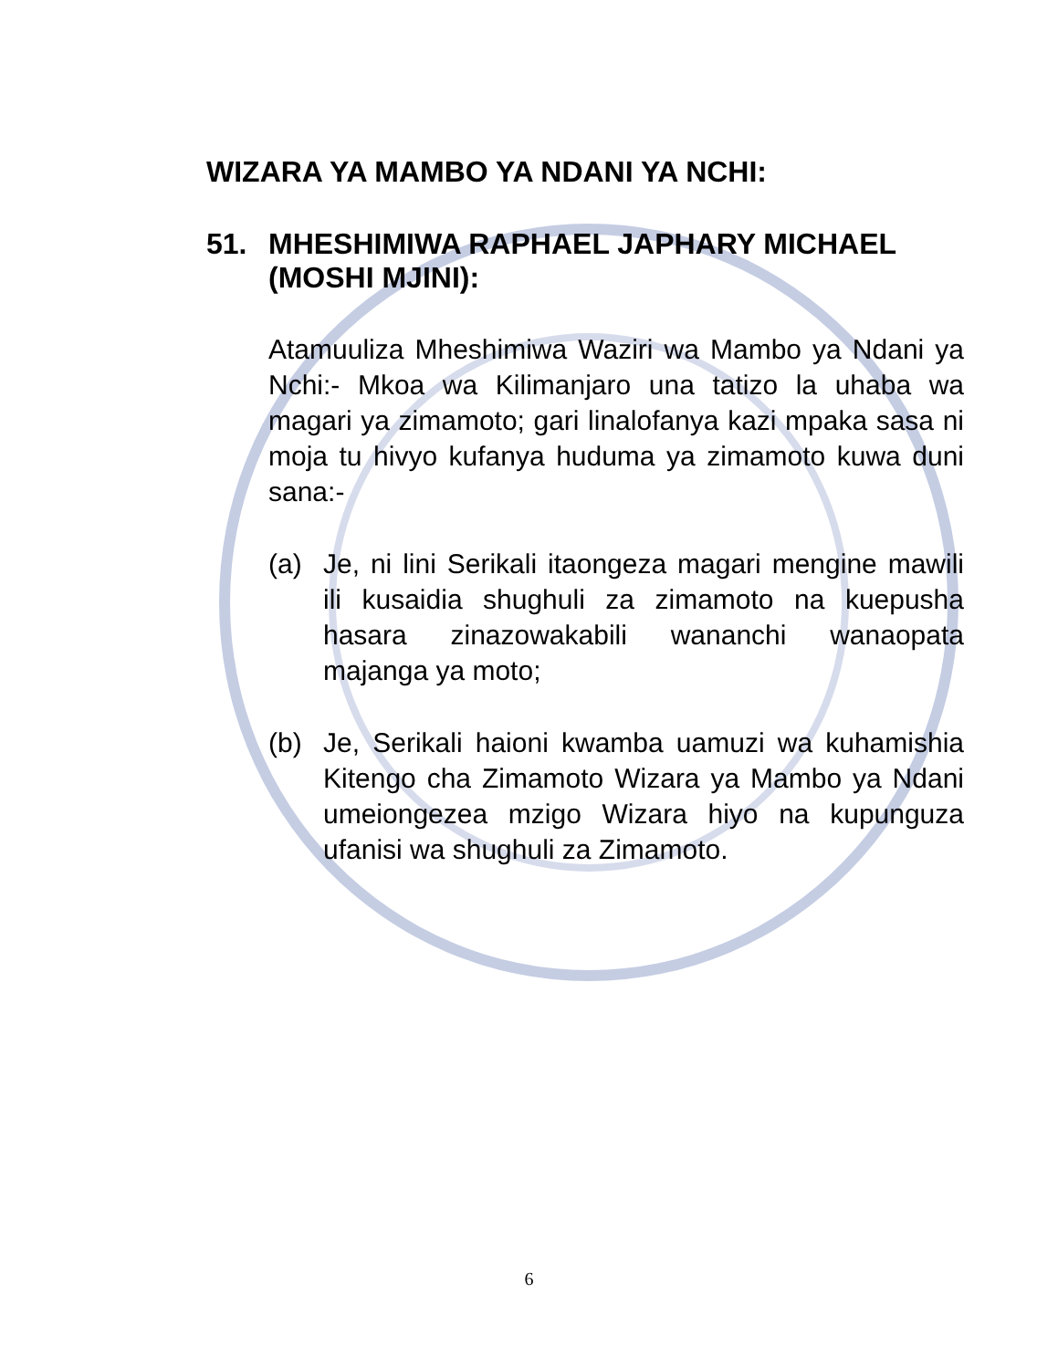WIZARA YA MAMBO YA NDANI YA NCHI:
51. MHESHIMIWA RAPHAEL JAPHARY MICHAEL (MOSHI MJINI):
Atamuuliza Mheshimiwa Waziri wa Mambo ya Ndani ya Nchi:- Mkoa wa Kilimanjaro una tatizo la uhaba wa magari ya zimamoto; gari linalofanya kazi mpaka sasa ni moja tu hivyo kufanya huduma ya zimamoto kuwa duni sana:-
(a) Je, ni lini Serikali itaongeza magari mengine mawili ili kusaidia shughuli za zimamoto na kuepusha hasara zinazowakabili wananchi wanaopata majanga ya moto;
(b) Je, Serikali haioni kwamba uamuzi wa kuhamishia Kitengo cha Zimamoto Wizara ya Mambo ya Ndani umeiongezea mzigo Wizara hiyo na kupunguza ufanisi wa shughuli za Zimamoto.
6